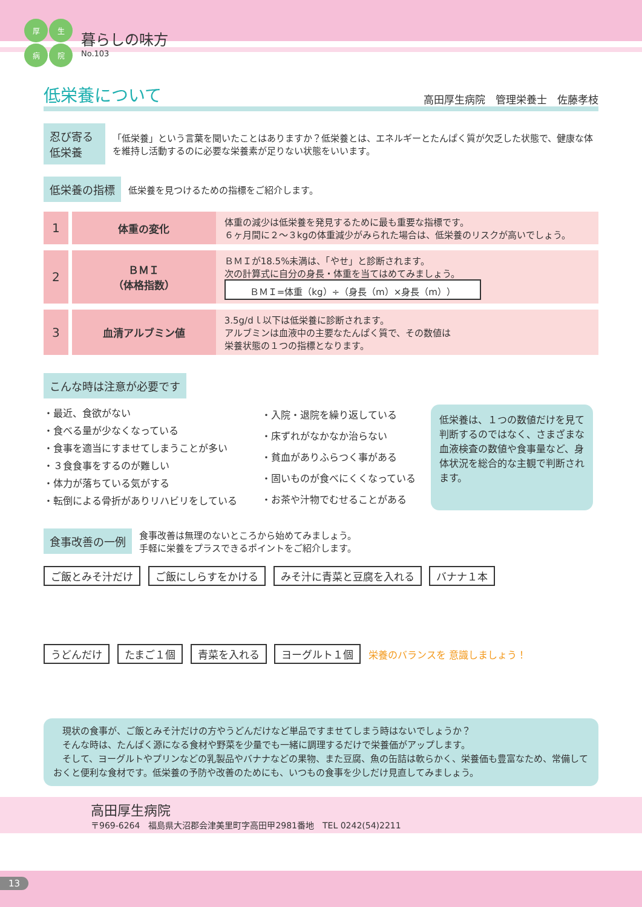厚生病院
暮らしの味方
No.103
低栄養について 高田厚生病院　管理栄養士　佐藤孝枝
忍び寄る低栄養
「低栄養」という言葉を聞いたことはありますか？低栄養とは、エネルギーとたんぱく質が欠乏した状態で、健康な体を維持し活動するのに必要な栄養素が足りない状態をいいます。
低栄養の指標
低栄養を見つけるための指標をご紹介します。
| 1 | 体重の変化 | 体重の減少は低栄養を発見するために最も重要な指標です。 ６ヶ月間に２～３kgの体重減少がみられた場合は、低栄養のリスクが高いでしょう。 |
| 2 | ＢＭＩ （体格指数） | ＢＭＩが18.5%未満は、「やせ」と診断されます。 次の計算式に自分の身長・体重を当てはめてみましょう。 ＢＭＩ=体重（kg）÷（身長（m）×身長（m）） |
| 3 | 血清アルブミン値 | 3.5g/dｌ以下は低栄養に診断されます。 アルブミンは血液中の主要なたんぱく質で、その数値は 栄養状態の１つの指標となります。 |
こんな時は注意が必要です
・最近、食欲がない
・食べる量が少なくなっている
・食事を適当にすませてしまうことが多い
・３食食事をするのが難しい
・体力が落ちている気がする
・転倒による骨折がありリハビリをしている
・入院・退院を繰り返している
・床ずれがなかなか治らない
・貧血がありふらつく事がある
・固いものが食べにくくなっている
・お茶や汁物でむせることがある
低栄養は、１つの数値だけを見て判断するのではなく、さまざまな血液検査の数値や食事量など、身体状況を総合的な主観で判断されます。
食事改善の一例
食事改善は無理のないところから始めてみましょう。
手軽に栄養をプラスできるポイントをご紹介します。
ご飯とみそ汁だけ ご飯にしらすをかける みそ汁に青菜と豆腐を入れる バナナ１本
うどんだけ たまご１個 青菜を入れる ヨーグルト１個 栄養のバランスを 意識しましょう！
　現状の食事が、ご飯とみそ汁だけの方やうどんだけなど単品ですませてしまう時はないでしょうか？
　そんな時は、たんぱく源になる食材や野菜を少量でも一緒に調理するだけで栄養価がアップします。
　そして、ヨーグルトやプリンなどの乳製品やバナナなどの果物、また豆腐、魚の缶詰は軟らかく、栄養価も豊富なため、常備しておくと便利な食材です。低栄養の予防や改善のためにも、いつもの食事を少しだけ見直してみましょう。
高田厚生病院
〒969-6264　福島県大沼郡会津美里町字高田甲2981番地　TEL 0242(54)2211
13